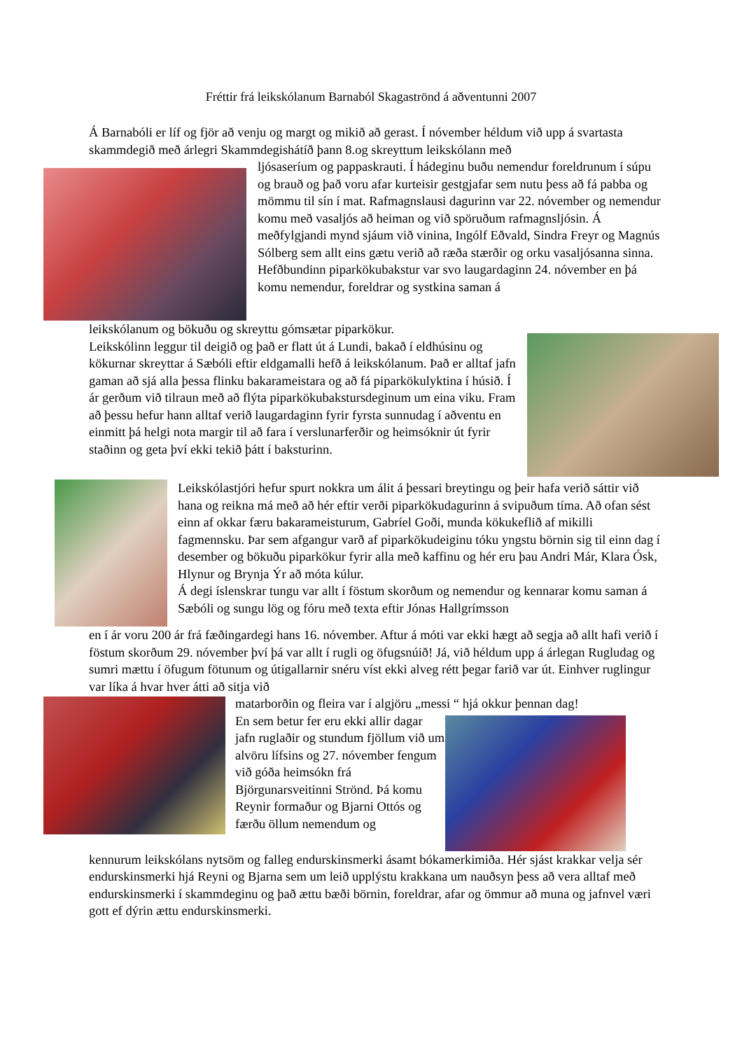Fréttir frá leikskólanum Barnaból Skagaströnd á aðventunni 2007
Á Barnabóli er líf og fjör að venju og margt og mikið að gerast. Í nóvember héldum við upp á svartasta skammdegið með árlegri Skammdegishátíð þann 8.og skreyttum leikskólann með
ljósaseríum og pappaskrauti. Í hádeginu buðu nemendur foreldrunum í súpu og brauð og það voru afar kurteisir gestgjafar sem nutu þess að fá pabba og mömmu til sín í mat. Rafmagnslausi dagurinn var 22. nóvember og nemendur komu með vasaljós að heiman og við spöruðum rafmagnsljósin. Á meðfylgjandi mynd sjáum við vinina, Ingólf Eðvald, Sindra Freyr og Magnús Sólberg sem allt eins gætu verið að ræða stærðir og orku vasaljósanna sinna.
Hefðbundinn piparkökubakstur var svo laugardaginn 24. nóvember en þá komu nemendur, foreldrar og systkina saman á
leikskólanum og bökuðu og skreyttu gómsætar piparkökur.
Leikskólinn leggur til deigið og það er flatt út á Lundi, bakað í eldhúsinu og kökurnar skreyttar á Sæbóli eftir eldgamalli hefð á leikskólanum. Það er alltaf jafn gaman að sjá alla þessa flinku bakarameistara og að fá piparkökulyktina í húsið. Í ár gerðum við tilraun með að flýta piparkökubakstursdeginum um eina viku. Fram að þessu hefur hann alltaf verið laugardaginn fyrir fyrsta sunnudag í aðventu en einmitt þá helgi nota margir til að fara í verslunarferðir og heimsóknir út fyrir staðinn og geta því ekki tekið þátt í baksturinn.
Leikskólastjóri hefur spurt nokkra um álit á þessari breytingu og þeir hafa verið sáttir við hana og reikna má með að hér eftir verði piparkökudagurinn á svipuðum tíma. Að ofan sést einn af okkar færu bakarameisturum, Gabríel Goði, munda kökukeflið af mikilli fagmennsku. Þar sem afgangur varð af piparkökudeiginu tóku yngstu börnin sig til einn dag í desember og bökuðu piparkökur fyrir alla með kaffinu og hér eru þau Andri Már, Klara Ósk, Hlynur og Brynja Ýr að móta kúlur.
Á degi íslenskrar tungu var allt í föstum skorðum og nemendur og kennarar komu saman á Sæbóli og sungu lög og fóru með texta eftir Jónas Hallgrímsson
en í ár voru 200 ár frá fæðingardegi hans 16. nóvember. Aftur á móti var ekki hægt að segja að allt hafi verið í föstum skorðum 29. nóvember því þá var allt í rugli og öfugsnúið! Já, við héldum upp á árlegan Rugludag og sumri mættu í öfugum fötunum og útigallarnir snéru víst ekki alveg rétt þegar farið var út. Einhver ruglingur var líka á hvar hver átti að sitja við
matarborðin og fleira var í algjöru „messi “ hjá okkur þennan dag!
En sem betur fer eru ekki allir dagar jafn ruglaðir og stundum fjöllum við um alvöru lífsins og 27. nóvember fengum við góða heimsókn frá Björgunarsveitinni Strönd. Þá komu Reynir formaður og Bjarni Ottós og færðu öllum nemendum og
kennurum leikskólans nytsöm og falleg endurskinsmerki ásamt bókamerkimiða. Hér sjást krakkar velja sér endurskinsmerki hjá Reyni og Bjarna sem um leið upplýstu krakkana um nauðsyn þess að vera alltaf með endurskinsmerki í skammdeginu og það ættu bæði börnin, foreldrar, afar og ömmur að muna og jafnvel væri gott ef dýrin ættu endurskinsmerki.